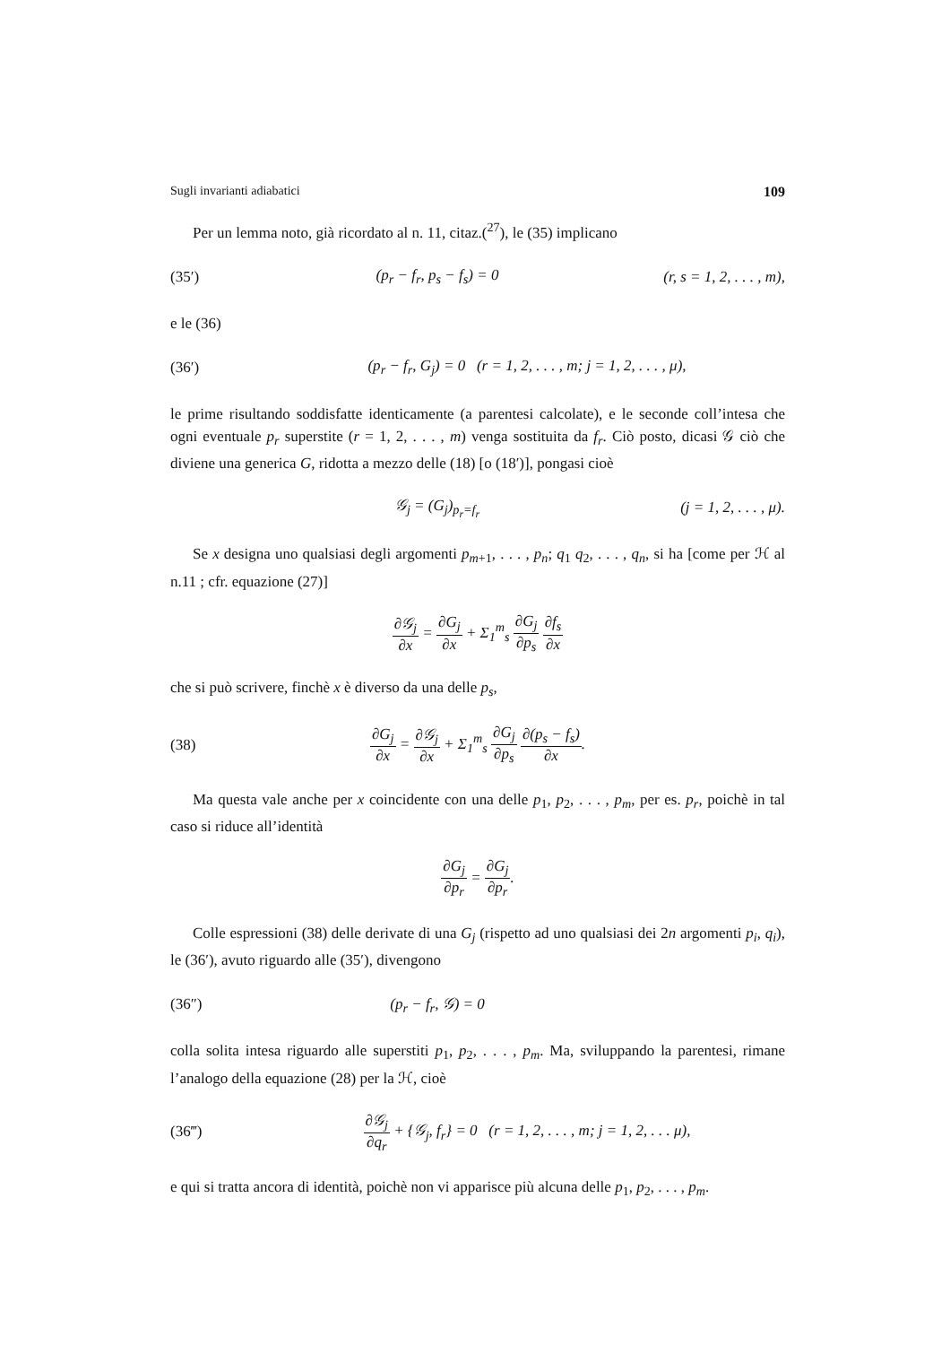Sugli invarianti adiabatici 109
Per un lemma noto, già ricordato al n. 11, citaz.(<sup>27</sup>), le (35) implicano
(35′) (p<sub>r</sub> − f<sub>r</sub>, p<sub>s</sub> − f<sub>s</sub>) = 0 (r, s = 1, 2, . . . , m),
e le (36)
(36′) (p<sub>r</sub> − f<sub>r</sub>, G<sub>j</sub>) = 0 (r = 1, 2, . . . , m; j = 1, 2, . . . , μ),
le prime risultando soddisfatte identicamente (a parentesi calcolate), e le seconde coll’intesa che ogni eventuale p<sub>r</sub> superstite (r = 1, 2, . . . , m) venga sostituita da f<sub>r</sub>. Ciò posto, dicasi 𝒢 ciò che diviene una generica G, ridotta a mezzo delle (18) [o (18′)], pongasi cioè
𝒢<sub>j</sub> = (G<sub>j</sub>)<sub>p<sub>r</sub>=f<sub>r</sub></sub> (j = 1, 2, . . . , μ).
Se x designa uno qualsiasi degli argomenti p<sub>m+1</sub>, . . . , p<sub>n</sub>; q<sub>1</sub> q<sub>2</sub>, . . . , q<sub>n</sub>, si ha [come per ℋ al n.11 ; cfr. equazione (27)]
∂𝒢<sub>j</sub> ∂x = ∂G<sub>j</sub> ∂x + Σ<sub>1</sub><sup>m</sup><sub>s</sub> ∂G<sub>j</sub> ∂p<sub>s</sub> ∂f<sub>s</sub> ∂x
che si può scrivere, finchè x è diverso da una delle p<sub>s</sub>,
(38) ∂G<sub>j</sub> ∂x = ∂𝒢<sub>j</sub> ∂x + Σ<sub>1</sub><sup>m</sup><sub>s</sub> ∂G<sub>j</sub> ∂p<sub>s</sub> ∂(p<sub>s</sub> − f<sub>s</sub>) ∂x.
Ma questa vale anche per x coincidente con una delle p<sub>1</sub>, p<sub>2</sub>, . . . , p<sub>m</sub>, per es. p<sub>r</sub>, poichè in tal caso si riduce all’identità
∂G<sub>j</sub> ∂p<sub>r</sub> = ∂G<sub>j</sub> ∂p<sub>r</sub>.
Colle espressioni (38) delle derivate di una G<sub>j</sub> (rispetto ad uno qualsiasi dei 2n argomenti p<sub>i</sub>, q<sub>i</sub>), le (36′), avuto riguardo alle (35′), divengono
(36″) (p<sub>r</sub> − f<sub>r</sub>, 𝒢) = 0
colla solita intesa riguardo alle superstiti p<sub>1</sub>, p<sub>2</sub>, . . . , p<sub>m</sub>. Ma, sviluppando la parentesi, rimane l’analogo della equazione (28) per la ℋ, cioè
(36‴) ∂𝒢<sub>j</sub> ∂q<sub>r</sub> + {𝒢<sub>j</sub>, f<sub>r</sub>} = 0 (r = 1, 2, . . . , m; j = 1, 2, . . . μ),
e qui si tratta ancora di identità, poichè non vi apparisce più alcuna delle p<sub>1</sub>, p<sub>2</sub>, . . . , p<sub>m</sub>.